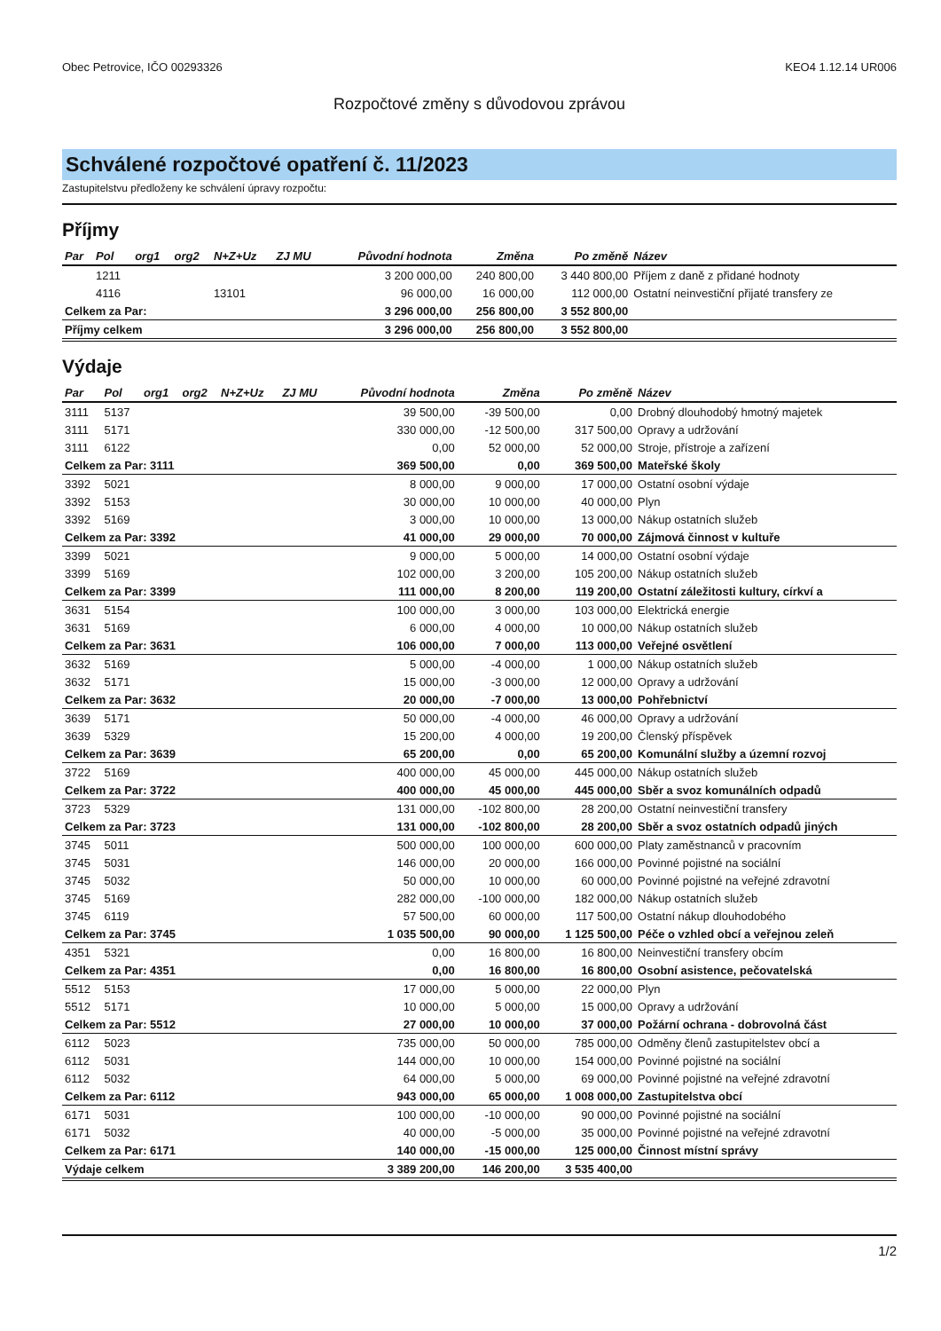Obec Petrovice, IČO 00293326 KEO4 1.12.14 UR006
Rozpočtové změny s důvodovou zprávou
Schválené rozpočtové opatření č. 11/2023
Zastupitelstvu předloženy ke schválení úpravy rozpočtu:
Příjmy
| Par | Pol | org1 | org2 | N+Z+Uz | ZJ MU | Původní hodnota | Změna | Po změně | Název |
| --- | --- | --- | --- | --- | --- | --- | --- | --- | --- |
| | 1211 | | | | | 3 200 000,00 | 240 800,00 | 3 440 800,00 | Příjem z daně z přidané hodnoty |
| | 4116 | | | 13101 | | 96 000,00 | 16 000,00 | 112 000,00 | Ostatní neinvestiční přijaté transfery ze |
| Celkem za Par: | | | | | | 3 296 000,00 | 256 800,00 | 3 552 800,00 | |
| Příjmy celkem | | | | | | 3 296 000,00 | 256 800,00 | 3 552 800,00 | |
Výdaje
| Par | Pol | org1 | org2 | N+Z+Uz | ZJ MU | Původní hodnota | Změna | Po změně | Název |
| --- | --- | --- | --- | --- | --- | --- | --- | --- | --- |
| 3111 | 5137 | | | | | 39 500,00 | -39 500,00 | 0,00 | Drobný dlouhodobý hmotný majetek |
| 3111 | 5171 | | | | | 330 000,00 | -12 500,00 | 317 500,00 | Opravy a udržování |
| 3111 | 6122 | | | | | 0,00 | 52 000,00 | 52 000,00 | Stroje, přístroje a zařízení |
| Celkem za Par: 3111 | | | | | | 369 500,00 | 0,00 | 369 500,00 | Mateřské školy |
| 3392 | 5021 | | | | | 8 000,00 | 9 000,00 | 17 000,00 | Ostatní osobní výdaje |
| 3392 | 5153 | | | | | 30 000,00 | 10 000,00 | 40 000,00 | Plyn |
| 3392 | 5169 | | | | | 3 000,00 | 10 000,00 | 13 000,00 | Nákup ostatních služeb |
| Celkem za Par: 3392 | | | | | | 41 000,00 | 29 000,00 | 70 000,00 | Zájmová činnost v kultuře |
| 3399 | 5021 | | | | | 9 000,00 | 5 000,00 | 14 000,00 | Ostatní osobní výdaje |
| 3399 | 5169 | | | | | 102 000,00 | 3 200,00 | 105 200,00 | Nákup ostatních služeb |
| Celkem za Par: 3399 | | | | | | 111 000,00 | 8 200,00 | 119 200,00 | Ostatní záležitosti kultury, církví a |
| 3631 | 5154 | | | | | 100 000,00 | 3 000,00 | 103 000,00 | Elektrická energie |
| 3631 | 5169 | | | | | 6 000,00 | 4 000,00 | 10 000,00 | Nákup ostatních služeb |
| Celkem za Par: 3631 | | | | | | 106 000,00 | 7 000,00 | 113 000,00 | Veřejné osvětlení |
| 3632 | 5169 | | | | | 5 000,00 | -4 000,00 | 1 000,00 | Nákup ostatních služeb |
| 3632 | 5171 | | | | | 15 000,00 | -3 000,00 | 12 000,00 | Opravy a udržování |
| Celkem za Par: 3632 | | | | | | 20 000,00 | -7 000,00 | 13 000,00 | Pohřebnictví |
| 3639 | 5171 | | | | | 50 000,00 | -4 000,00 | 46 000,00 | Opravy a udržování |
| 3639 | 5329 | | | | | 15 200,00 | 4 000,00 | 19 200,00 | Členský příspěvek |
| Celkem za Par: 3639 | | | | | | 65 200,00 | 0,00 | 65 200,00 | Komunální služby a územní rozvoj |
| 3722 | 5169 | | | | | 400 000,00 | 45 000,00 | 445 000,00 | Nákup ostatních služeb |
| Celkem za Par: 3722 | | | | | | 400 000,00 | 45 000,00 | 445 000,00 | Sběr a svoz komunálních odpadů |
| 3723 | 5329 | | | | | 131 000,00 | -102 800,00 | 28 200,00 | Ostatní neinvestiční transfery |
| Celkem za Par: 3723 | | | | | | 131 000,00 | -102 800,00 | 28 200,00 | Sběr a svoz ostatních odpadů jiných |
| 3745 | 5011 | | | | | 500 000,00 | 100 000,00 | 600 000,00 | Platy zaměstnanců v pracovním |
| 3745 | 5031 | | | | | 146 000,00 | 20 000,00 | 166 000,00 | Povinné pojistné na sociální |
| 3745 | 5032 | | | | | 50 000,00 | 10 000,00 | 60 000,00 | Povinné pojistné na veřejné zdravotní |
| 3745 | 5169 | | | | | 282 000,00 | -100 000,00 | 182 000,00 | Nákup ostatních služeb |
| 3745 | 6119 | | | | | 57 500,00 | 60 000,00 | 117 500,00 | Ostatní nákup dlouhodobého |
| Celkem za Par: 3745 | | | | | | 1 035 500,00 | 90 000,00 | 1 125 500,00 | Péče o vzhled obcí a veřejnou zeleň |
| 4351 | 5321 | | | | | 0,00 | 16 800,00 | 16 800,00 | Neinvestiční transfery obcím |
| Celkem za Par: 4351 | | | | | | 0,00 | 16 800,00 | 16 800,00 | Osobní asistence, pečovatelská |
| 5512 | 5153 | | | | | 17 000,00 | 5 000,00 | 22 000,00 | Plyn |
| 5512 | 5171 | | | | | 10 000,00 | 5 000,00 | 15 000,00 | Opravy a udržování |
| Celkem za Par: 5512 | | | | | | 27 000,00 | 10 000,00 | 37 000,00 | Požární ochrana - dobrovolná část |
| 6112 | 5023 | | | | | 735 000,00 | 50 000,00 | 785 000,00 | Odměny členů zastupitelstev obcí a |
| 6112 | 5031 | | | | | 144 000,00 | 10 000,00 | 154 000,00 | Povinné pojistné na sociální |
| 6112 | 5032 | | | | | 64 000,00 | 5 000,00 | 69 000,00 | Povinné pojistné na veřejné zdravotní |
| Celkem za Par: 6112 | | | | | | 943 000,00 | 65 000,00 | 1 008 000,00 | Zastupitelstva obcí |
| 6171 | 5031 | | | | | 100 000,00 | -10 000,00 | 90 000,00 | Povinné pojistné na sociální |
| 6171 | 5032 | | | | | 40 000,00 | -5 000,00 | 35 000,00 | Povinné pojistné na veřejné zdravotní |
| Celkem za Par: 6171 | | | | | | 140 000,00 | -15 000,00 | 125 000,00 | Činnost místní správy |
| Výdaje celkem | | | | | | 3 389 200,00 | 146 200,00 | 3 535 400,00 | |
1/2